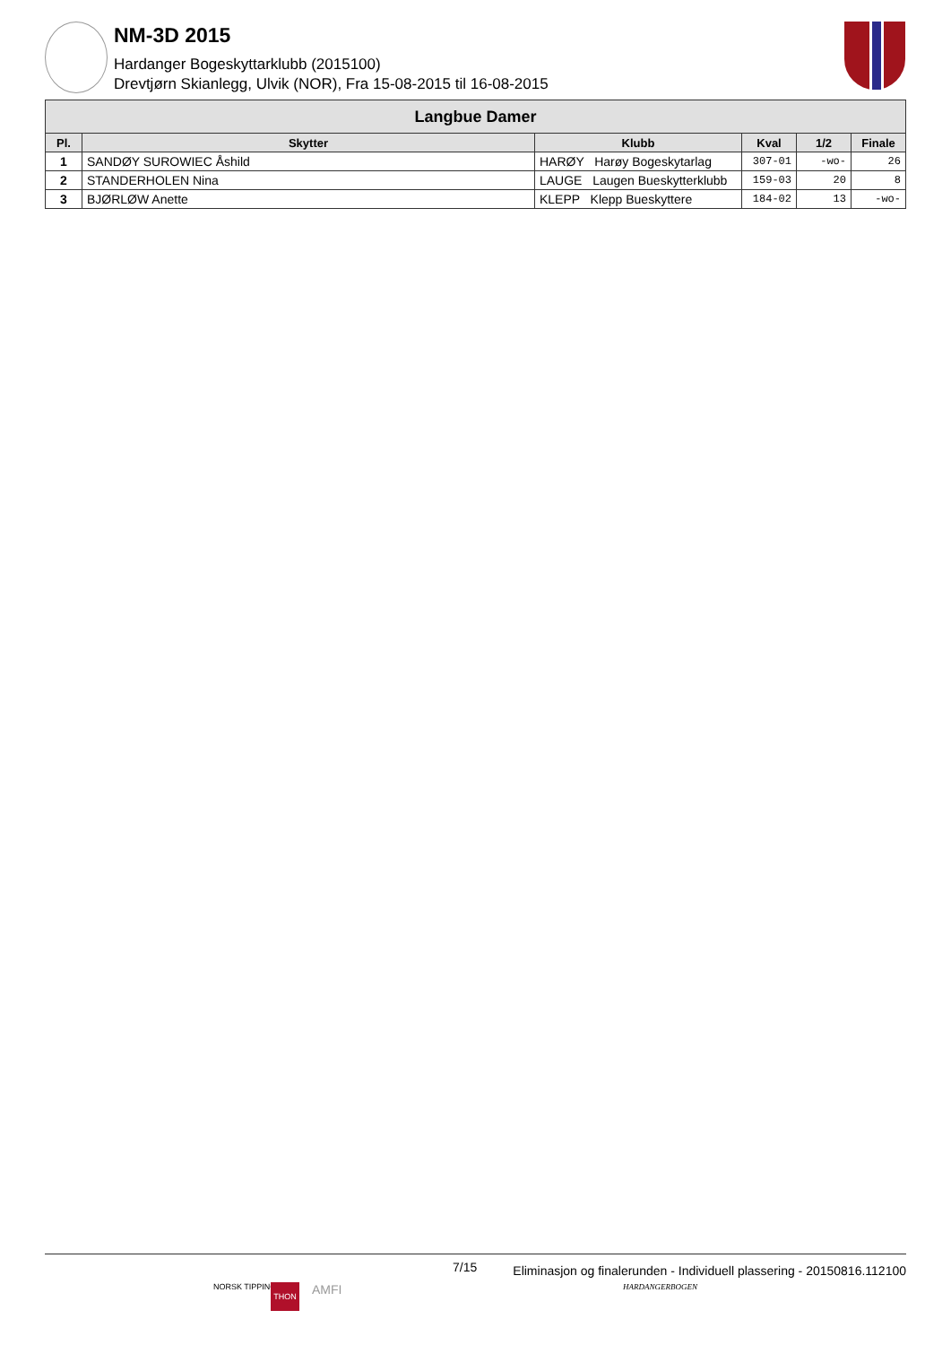NM-3D 2015
Hardanger Bogeskyttarklubb (2015100)
Drevtjørn Skianlegg, Ulvik (NOR), Fra 15-08-2015 til 16-08-2015
| Langbue Damer | | | | | |
| --- | --- | --- | --- | --- | --- |
| Pl. | Skytter | Klubb | Kval | 1/2 | Finale |
| 1 | SANDØY SUROWIEC Åshild | HARØY Harøy Bogeskytarlag | 307-01 | -wo- | 26 |
| 2 | STANDERHOLEN Nina | LAUGE Laugen Bueskytterklubb | 159-03 | 20 | 8 |
| 3 | BJØRLØW Anette | KLEPP Klepp Bueskyttere | 184-02 | 13 | -wo- |
7/15 Eliminasjon og finalerunden - Individuell plassering - 20150816.112100
NORSK TIPPING THON AMFI HARDANGERBOGEN